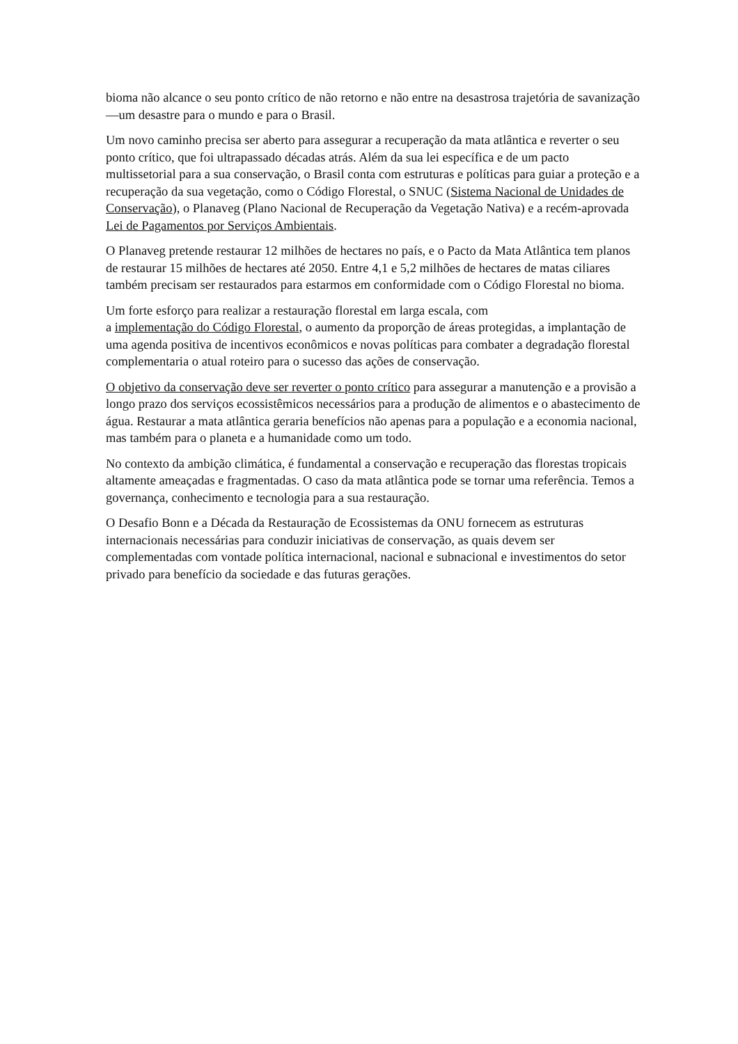bioma não alcance o seu ponto crítico de não retorno e não entre na desastrosa trajetória de savanização —um desastre para o mundo e para o Brasil.
Um novo caminho precisa ser aberto para assegurar a recuperação da mata atlântica e reverter o seu ponto crítico, que foi ultrapassado décadas atrás. Além da sua lei específica e de um pacto multissetorial para a sua conservação, o Brasil conta com estruturas e políticas para guiar a proteção e a recuperação da sua vegetação, como o Código Florestal, o SNUC (Sistema Nacional de Unidades de Conservação), o Planaveg (Plano Nacional de Recuperação da Vegetação Nativa) e a recém-aprovada Lei de Pagamentos por Serviços Ambientais.
O Planaveg pretende restaurar 12 milhões de hectares no país, e o Pacto da Mata Atlântica tem planos de restaurar 15 milhões de hectares até 2050. Entre 4,1 e 5,2 milhões de hectares de matas ciliares também precisam ser restaurados para estarmos em conformidade com o Código Florestal no bioma.
Um forte esforço para realizar a restauração florestal em larga escala, com
a implementação do Código Florestal, o aumento da proporção de áreas protegidas, a implantação de uma agenda positiva de incentivos econômicos e novas políticas para combater a degradação florestal complementaria o atual roteiro para o sucesso das ações de conservação.
O objetivo da conservação deve ser reverter o ponto crítico para assegurar a manutenção e a provisão a longo prazo dos serviços ecossistêmicos necessários para a produção de alimentos e o abastecimento de água. Restaurar a mata atlântica geraria benefícios não apenas para a população e a economia nacional, mas também para o planeta e a humanidade como um todo.
No contexto da ambição climática, é fundamental a conservação e recuperação das florestas tropicais altamente ameaçadas e fragmentadas. O caso da mata atlântica pode se tornar uma referência. Temos a governança, conhecimento e tecnologia para a sua restauração.
O Desafio Bonn e a Década da Restauração de Ecossistemas da ONU fornecem as estruturas internacionais necessárias para conduzir iniciativas de conservação, as quais devem ser complementadas com vontade política internacional, nacional e subnacional e investimentos do setor privado para benefício da sociedade e das futuras gerações.